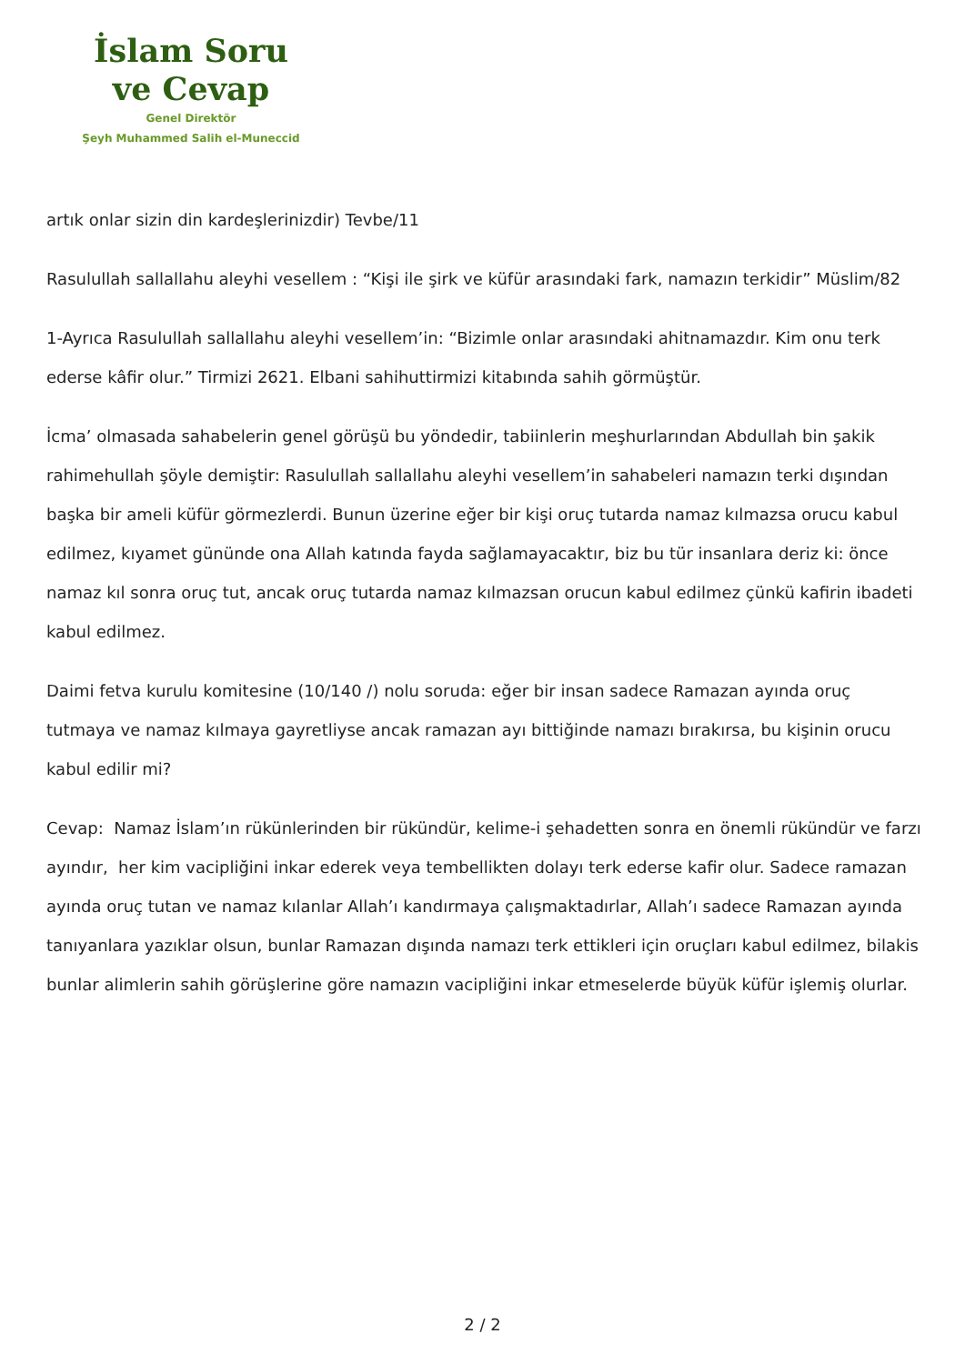İslam Soru
ve Cevap
Genel Direktör
Şeyh Muhammed Salih el-Muneccid
artık onlar sizin din kardeşlerinizdir) Tevbe/11
Rasulullah sallallahu aleyhi vesellem : “Kişi ile şirk ve küfür arasındaki fark, namazın terkidir” Müslim/82
1-Ayrıca Rasulullah sallallahu aleyhi vesellem’in: “Bizimle onlar arasındaki ahitnamazdır. Kim onu terk ederse kâfir olur.” Tirmizi 2621. Elbani sahihuttirmizi kitabında sahih görmüştür.
İcma’ olmasada sahabelerin genel görüşü bu yöndedir, tabiinlerin meşhurlarından Abdullah bin şakik rahimehullah şöyle demiştir: Rasulullah sallallahu aleyhi vesellem’in sahabeleri namazın terki dışından başka bir ameli küfür görmezlerdi. Bunun üzerine eğer bir kişi oruç tutarda namaz kılmazsa orucu kabul edilmez, kıyamet gününde ona Allah katında fayda sağlamayacaktır, biz bu tür insanlara deriz ki: önce namaz kıl sonra oruç tut, ancak oruç tutarda namaz kılmazsan orucun kabul edilmez çünkü kafirin ibadeti kabul edilmez.
Daimi fetva kurulu komitesine (10/140 /) nolu soruda: eğer bir insan sadece Ramazan ayında oruç tutmaya ve namaz kılmaya gayretliyse ancak ramazan ayı bittiğinde namazı bırakırsa, bu kişinin orucu kabul edilir mi?
Cevap: Namaz İslam’ın rükünlerinden bir rükündür, kelime-i şehadetten sonra en önemli rükündür ve farzı ayındır, her kim vacipliğini inkar ederek veya tembellikten dolayı terk ederse kafir olur. Sadece ramazan ayında oruç tutan ve namaz kılanlar Allah’ı kandırmaya çalışmaktadırlar, Allah’ı sadece Ramazan ayında tanıyanlara yazıklar olsun, bunlar Ramazan dışında namazı terk ettikleri için oruçları kabul edilmez, bilakis bunlar alimlerin sahih görüşlerine göre namazın vacipliğini inkar etmeselerde büyük küfür işlemiş olurlar.
2 / 2